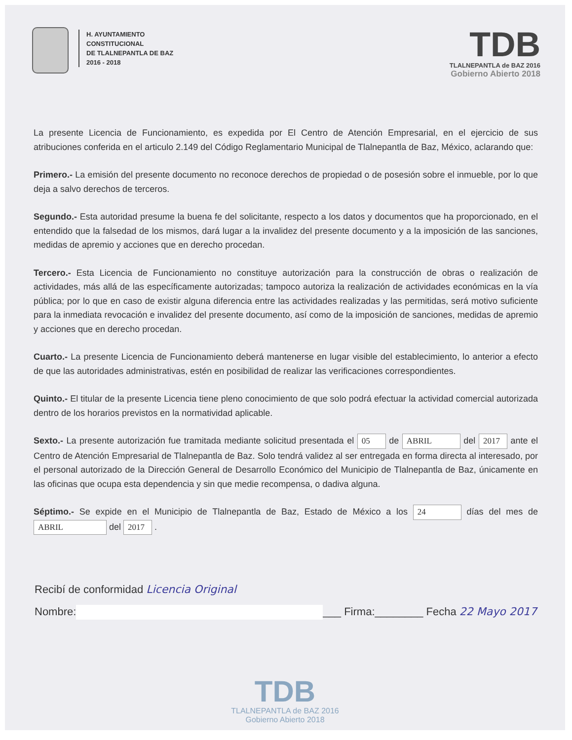H. AYUNTAMIENTO
CONSTITUCIONAL
DE TLALNEPANTLA DE BAZ
2016 - 2018
TDB
TLALNEPANTLA de BAZ 2016
Gobierno Abierto 2018
La presente Licencia de Funcionamiento, es expedida por El Centro de Atención Empresarial, en el ejercicio de sus atribuciones conferida en el articulo 2.149 del Código Reglamentario Municipal de Tlalnepantla de Baz, México, aclarando que:
Primero.- La emisión del presente documento no reconoce derechos de propiedad o de posesión sobre el inmueble, por lo que deja a salvo derechos de terceros.
Segundo.- Esta autoridad presume la buena fe del solicitante, respecto a los datos y documentos que ha proporcionado, en el entendido que la falsedad de los mismos, dará lugar a la invalidez del presente documento y a la imposición de las sanciones, medidas de apremio y acciones que en derecho procedan.
Tercero.- Esta Licencia de Funcionamiento no constituye autorización para la construcción de obras o realización de actividades, más allá de las específicamente autorizadas; tampoco autoriza la realización de actividades económicas en la vía pública; por lo que en caso de existir alguna diferencia entre las actividades realizadas y las permitidas, será motivo suficiente para la inmediata revocación e invalidez del presente documento, así como de la imposición de sanciones, medidas de apremio y acciones que en derecho procedan.
Cuarto.- La presente Licencia de Funcionamiento deberá mantenerse en lugar visible del establecimiento, lo anterior a efecto de que las autoridades administrativas, estén en posibilidad de realizar las verificaciones correspondientes.
Quinto.- El titular de la presente Licencia tiene pleno conocimiento de que solo podrá efectuar la actividad comercial autorizada dentro de los horarios previstos en la normatividad aplicable.
Sexto.- La presente autorización fue tramitada mediante solicitud presentada el 05 de ABRIL del 2017 ante el Centro de Atención Empresarial de Tlalnepantla de Baz. Solo tendrá validez al ser entregada en forma directa al interesado, por el personal autorizado de la Dirección General de Desarrollo Económico del Municipio de Tlalnepantla de Baz, únicamente en las oficinas que ocupa esta dependencia y sin que medie recompensa, o dadiva alguna.
Séptimo.- Se expide en el Municipio de Tlalnepantla de Baz, Estado de México a los 24 días del mes de ABRIL del 2017 .
Recibí de conformidad Licencia Original
Nombre: ___ Firma:________ Fecha 22 Mayo 2017
TDB
TLALNEPANTLA de BAZ 2016
Gobierno Abierto 2018